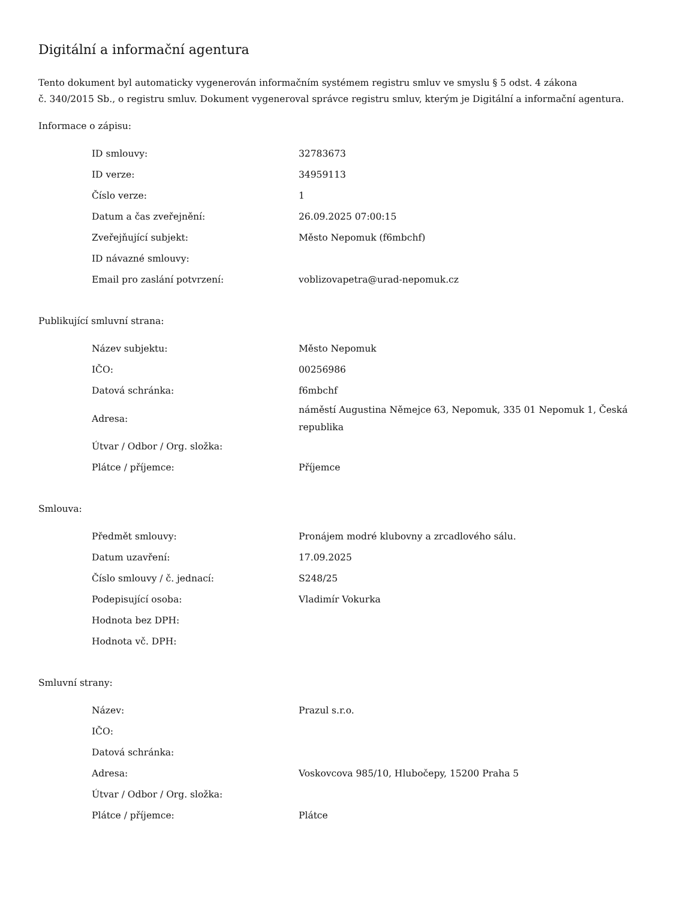Digitální a informační agentura
Tento dokument byl automaticky vygenerován informačním systémem registru smluv ve smyslu § 5 odst. 4 zákona
č. 340/2015 Sb., o registru smluv. Dokument vygeneroval správce registru smluv, kterým je Digitální a informační agentura.
Informace o zápisu:
| ID smlouvy: | 32783673 |
| ID verze: | 34959113 |
| Číslo verze: | 1 |
| Datum a čas zveřejnění: | 26.09.2025 07:00:15 |
| Zveřejňující subjekt: | Město Nepomuk (f6mbchf) |
| ID návazné smlouvy: | |
| Email pro zaslání potvrzení: | voblizovapetra@urad-nepomuk.cz |
Publikující smluvní strana:
| Název subjektu: | Město Nepomuk |
| IČO: | 00256986 |
| Datová schránka: | f6mbchf |
| Adresa: | náměstí Augustina Němejce 63, Nepomuk, 335 01 Nepomuk 1, Česká republika |
| Útvar / Odbor / Org. složka: | |
| Plátce / příjemce: | Příjemce |
Smlouva:
| Předmět smlouvy: | Pronájem modré klubovny a zrcadlového sálu. |
| Datum uzavření: | 17.09.2025 |
| Číslo smlouvy / č. jednací: | S248/25 |
| Podepisující osoba: | Vladimír Vokurka |
| Hodnota bez DPH: | |
| Hodnota vč. DPH: | |
Smluvní strany:
| Název: | Prazul s.r.o. |
| IČO: | |
| Datová schránka: | |
| Adresa: | Voskovcova 985/10, Hlubočepy, 15200 Praha 5 |
| Útvar / Odbor / Org. složka: | |
| Plátce / příjemce: | Plátce |